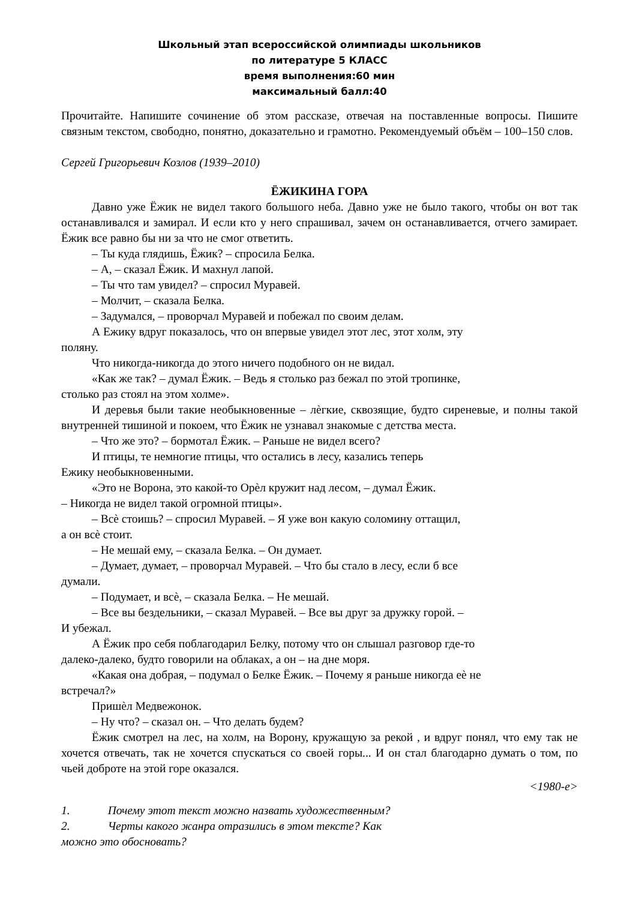Школьный этап всероссийской олимпиады школьников
по литературе 5 КЛАСС
время выполнения:60 мин
максимальный балл:40
Прочитайте. Напишите сочинение об этом рассказе, отвечая на поставленные вопросы. Пишите связным текстом, свободно, понятно, доказательно и грамотно. Рекомендуемый объём – 100–150 слов.
Сергей Григорьевич Козлов (1939–2010)
ЁЖИКИНА ГОРА
Давно уже Ёжик не видел такого большого неба. Давно уже не было такого, чтобы он вот так останавливался и замирал. И если кто у него спрашивал, зачем он останавливается, отчего замирает. Ёжик все равно бы ни за что не смог ответить.
– Ты куда глядишь, Ёжик? – спросила Белка.
– А, – сказал Ёжик. И махнул лапой.
– Ты что там увидел? – спросил Муравей.
– Молчит, – сказала Белка.
– Задумался, – проворчал Муравей и побежал по своим делам.
А Ежику вдруг показалось, что он впервые увидел этот лес, этот холм, эту
поляну.
Что никогда-никогда до этого ничего подобного он не видал.
«Как же так? – думал Ёжик. – Ведь я столько раз бежал по этой тропинке,
столько раз стоял на этом холме».
И деревья были такие необыкновенные – лѐгкие, сквозящие, будто сиреневые, и полны такой внутренней тишиной и покоем, что Ёжик не узнавал знакомые с детства места.
– Что же это? – бормотал Ёжик. – Раньше не видел всего?
И птицы, те немногие птицы, что остались в лесу, казались теперь
Ежику необыкновенными.
«Это не Ворона, это какой-то Орѐл кружит над лесом, – думал Ёжик.
– Никогда не видел такой огромной птицы».
– Всѐ стоишь? – спросил Муравей. – Я уже вон какую соломину оттащил,
а он всѐ стоит.
– Не мешай ему, – сказала Белка. – Он думает.
– Думает, думает, – проворчал Муравей. – Что бы стало в лесу, если б все
думали.
– Подумает, и всѐ, – сказала Белка. – Не мешай.
– Все вы бездельники, – сказал Муравей. – Все вы друг за дружку горой. –
И убежал.
А Ёжик про себя поблагодарил Белку, потому что он слышал разговор где-то
далеко-далеко, будто говорили на облаках, а он – на дне моря.
«Какая она добрая, – подумал о Белке Ёжик. – Почему я раньше никогда еѐ не
встречал?»
Пришѐл Медвежонок.
– Ну что? – сказал он. – Что делать будем?
Ёжик смотрел на лес, на холм, на Ворону, кружащую за рекой , и вдруг понял, что ему так не хочется отвечать, так не хочется спускаться со своей горы... И он стал благодарно думать о том, по чьей доброте на этой горе оказался.
<1980-е>
1. Почему этот текст можно назвать художественным?
2. Черты какого жанра отразились в этом тексте? Как
можно это обосновать?